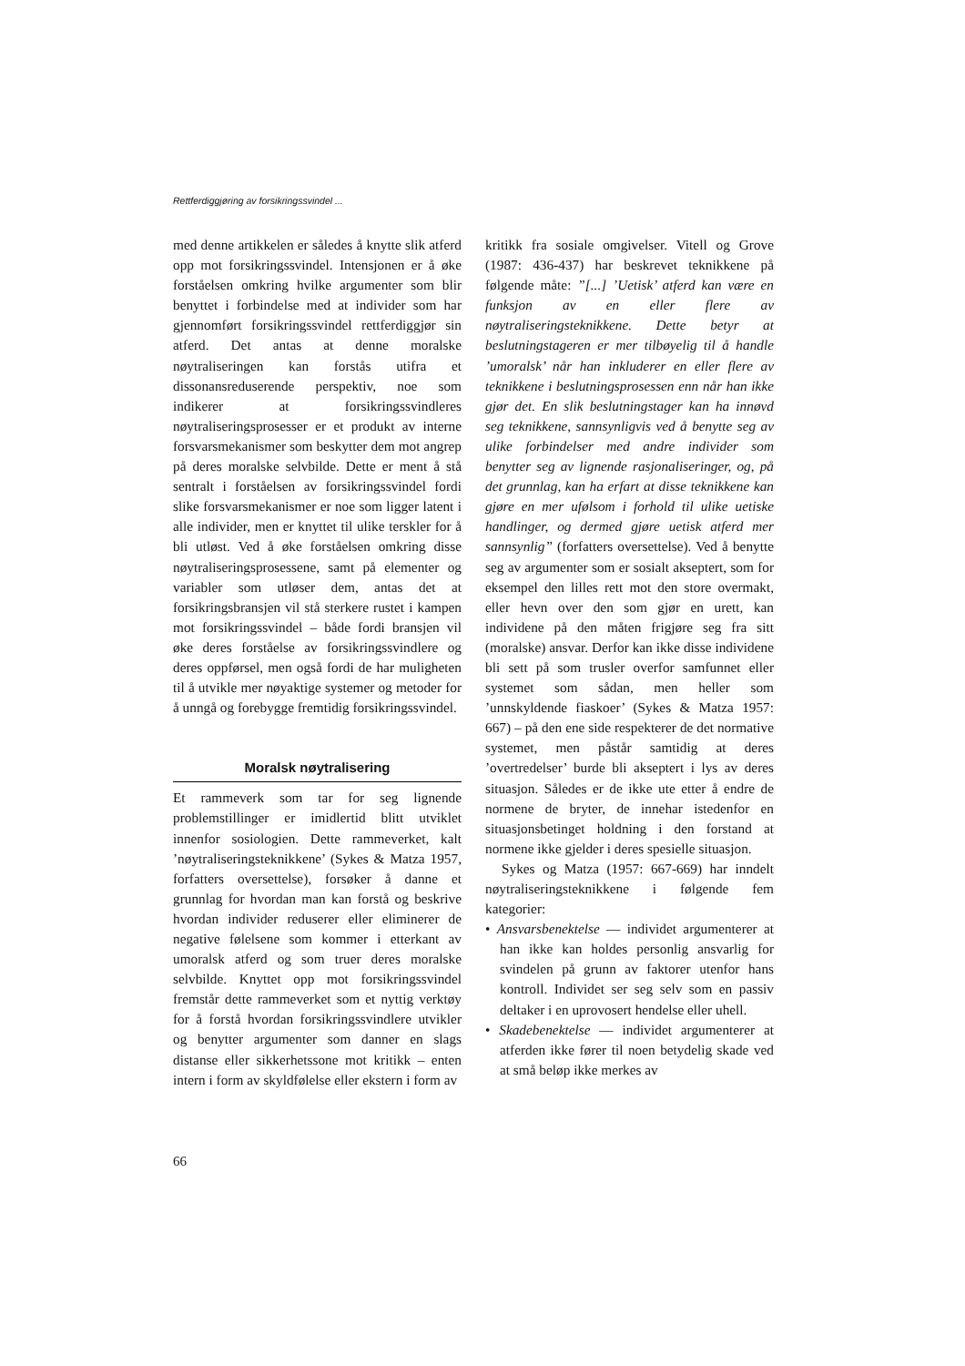Rettferdiggjøring av forsikringssvindel ...
med denne artikkelen er således å knytte slik atferd opp mot forsikringssvindel. Intensjonen er å øke forståelsen omkring hvilke argumenter som blir benyttet i forbindelse med at individer som har gjennomført forsikringssvindel rettferdiggjør sin atferd. Det antas at denne moralske nøytraliseringen kan forstås utifra et dissonansreduserende perspektiv, noe som indikerer at forsikringssvindleres nøytraliseringsprosesser er et produkt av interne forsvarsmekanismer som beskytter dem mot angrep på deres moralske selvbilde. Dette er ment å stå sentralt i forståelsen av forsikringssvindel fordi slike forsvarsmekanismer er noe som ligger latent i alle individer, men er knyttet til ulike terskler for å bli utløst. Ved å øke forståelsen omkring disse nøytraliseringsprosessene, samt på elementer og variabler som utløser dem, antas det at forsikringsbransjen vil stå sterkere rustet i kampen mot forsikringssvindel – både fordi bransjen vil øke deres forståelse av forsikringssvindlere og deres oppførsel, men også fordi de har muligheten til å utvikle mer nøyaktige systemer og metoder for å unngå og forebygge fremtidig forsikringssvindel.
Moralsk nøytralisering
Et rammeverk som tar for seg lignende problemstillinger er imidlertid blitt utviklet innenfor sosiologien. Dette rammeverket, kalt ’nøytraliseringsteknikkene’ (Sykes & Matza 1957, forfatters oversettelse), forsøker å danne et grunnlag for hvordan man kan forstå og beskrive hvordan individer reduserer eller eliminerer de negative følelsene som kommer i etterkant av umoralsk atferd og som truer deres moralske selvbilde. Knyttet opp mot forsikringssvindel fremstår dette rammeverket som et nyttig verktøy for å forstå hvordan forsikringssvindlere utvikler og benytter argumenter som danner en slags distanse eller sikkerhetssone mot kritikk – enten intern i form av skyldfølelse eller ekstern i form av
kritikk fra sosiale omgivelser. Vitell og Grove (1987: 436-437) har beskrevet teknikkene på følgende måte: ”[...] ’Uetisk’ atferd kan være en funksjon av en eller flere av nøytraliseringsteknikkene. Dette betyr at beslutningstageren er mer tilbøyelig til å handle ’umoralsk’ når han inkluderer en eller flere av teknikkene i beslutningsprosessen enn når han ikke gjør det. En slik beslutningstager kan ha innøvd seg teknikkene, sannsynligvis ved å benytte seg av ulike forbindelser med andre individer som benytter seg av lignende rasjonaliseringer, og, på det grunnlag, kan ha erfart at disse teknikkene kan gjøre en mer ufølsom i forhold til ulike uetiske handlinger, og dermed gjøre uetisk atferd mer sannsynlig” (forfatters oversettelse). Ved å benytte seg av argumenter som er sosialt akseptert, som for eksempel den lilles rett mot den store overmakt, eller hevn over den som gjør en urett, kan individene på den måten frigjøre seg fra sitt (moralske) ansvar. Derfor kan ikke disse individene bli sett på som trusler overfor samfunnet eller systemet som sådan, men heller som ’unnskyldende fiaskoer’ (Sykes & Matza 1957: 667) – på den ene side respekterer de det normative systemet, men påstår samtidig at deres ’overtredelser’ burde bli akseptert i lys av deres situasjon. Således er de ikke ute etter å endre de normene de bryter, de innehar istedenfor en situasjonsbetinget holdning i den forstand at normene ikke gjelder i deres spesielle situasjon.
Sykes og Matza (1957: 667-669) har inndelt nøytraliseringsteknikkene i følgende fem kategorier:
• Ansvarsbenektelse — individet argumenterer at han ikke kan holdes personlig ansvarlig for svindelen på grunn av faktorer utenfor hans kontroll. Individet ser seg selv som en passiv deltaker i en uprovosert hendelse eller uhell.
• Skadebenektelse — individet argumenterer at atferden ikke fører til noen betydelig skade ved at små beløp ikke merkes av
66